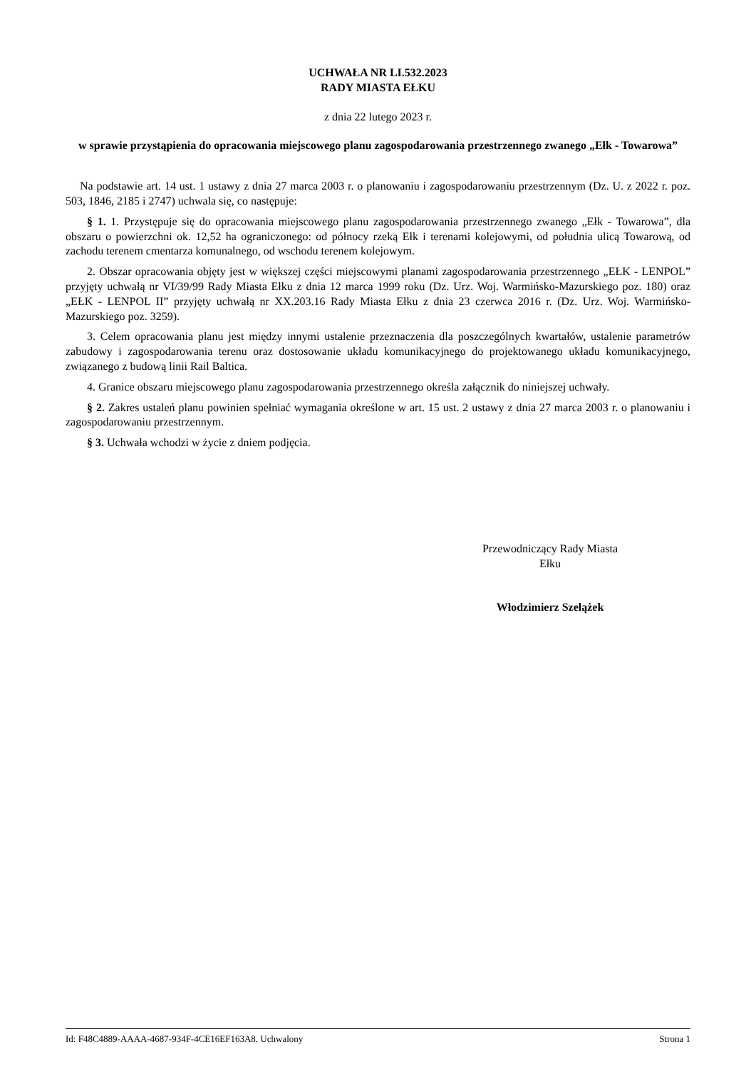UCHWAŁA NR LI.532.2023
RADY MIASTA EŁKU
z dnia 22 lutego 2023 r.
w sprawie przystąpienia do opracowania miejscowego planu zagospodarowania przestrzennego zwanego „Ełk - Towarowa”
Na podstawie art. 14 ust. 1 ustawy z dnia 27 marca 2003 r. o planowaniu i zagospodarowaniu przestrzennym (Dz. U. z 2022 r. poz. 503, 1846, 2185 i 2747) uchwala się, co następuje:
§ 1. 1. Przystępuje się do opracowania miejscowego planu zagospodarowania przestrzennego zwanego „Ełk - Towarowa”, dla obszaru o powierzchni ok. 12,52 ha ograniczonego: od północy rzeką Ełk i terenami kolejowymi, od południa ulicą Towarową, od zachodu terenem cmentarza komunalnego, od wschodu terenem kolejowym.
2. Obszar opracowania objęty jest w większej części miejscowymi planami zagospodarowania przestrzennego „EŁK - LENPOL” przyjęty uchwałą nr VI/39/99 Rady Miasta Ełku z dnia 12 marca 1999 roku (Dz. Urz. Woj. Warmińsko-Mazurskiego poz. 180) oraz „EŁK - LENPOL II” przyjęty uchwałą nr XX.203.16 Rady Miasta Ełku z dnia 23 czerwca 2016 r. (Dz. Urz. Woj. Warmińsko-Mazurskiego poz. 3259).
3. Celem opracowania planu jest między innymi ustalenie przeznaczenia dla poszczególnych kwartałów, ustalenie parametrów zabudowy i zagospodarowania terenu oraz dostosowanie układu komunikacyjnego do projektowanego układu komunikacyjnego, związanego z budową linii Rail Baltica.
4. Granice obszaru miejscowego planu zagospodarowania przestrzennego określa załącznik do niniejszej uchwały.
§ 2. Zakres ustaleń planu powinien spełniać wymagania określone w art. 15 ust. 2 ustawy z dnia 27 marca 2003 r. o planowaniu i zagospodarowaniu przestrzennym.
§ 3. Uchwała wchodzi w życie z dniem podjęcia.
Przewodniczący Rady Miasta
Ełku
Włodzimierz Szelążek
Id: F48C4889-AAAA-4687-934F-4CE16EF163A8. Uchwalony Strona 1